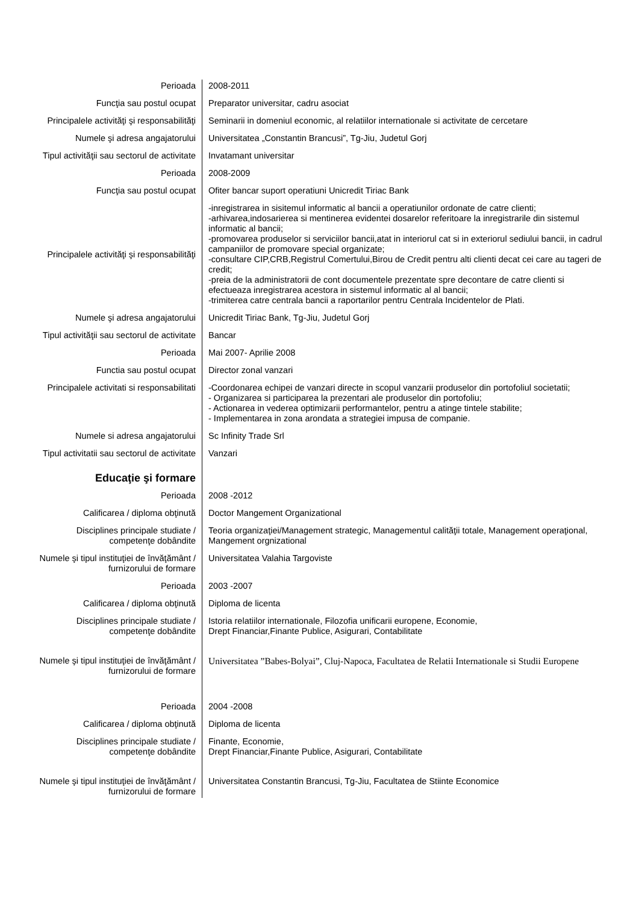| Perioada | 2008-2011 |
| Funcţia sau postul ocupat | Preparator universitar, cadru asociat |
| Principalele activităţi şi responsabilităţi | Seminarii in domeniul economic, al relatiilor internationale si activitate de cercetare |
| Numele şi adresa angajatorului | Universitatea „Constantin Brancusi”, Tg-Jiu, Judetul Gorj |
| Tipul activităţii sau sectorul de activitate | Invatamant universitar |
| Perioada | 2008-2009 |
| Funcţia sau postul ocupat | Ofiter bancar suport operatiuni Unicredit Tiriac Bank |
| Principalele activităţi şi responsabilităţi | -inregistrarea in sisitemul informatic al bancii a operatiunilor ordonate de catre clienti; -arhivarea,indosarierea si mentinerea evidentei dosarelor referitoare la inregistrarile din sistemul informatic al bancii; -promovarea produselor si serviciilor bancii,atat in interiorul cat si in exteriorul sediului bancii, in cadrul campaniilor de promovare special organizate; -consultare CIP,CRB,Registrul Comertului,Birou de Credit pentru alti clienti decat cei care au tageri de credit; -preia de la administratorii de cont documentele prezentate spre decontare de catre clienti si efectueaza inregistrarea acestora in sistemul informatic al al bancii; -trimiterea catre centrala bancii a raportarilor pentru Centrala Incidentelor de Plati. |
| Numele şi adresa angajatorului | Unicredit Tiriac Bank, Tg-Jiu, Judetul Gorj |
| Tipul activităţii sau sectorul de activitate | Bancar |
| Perioada | Mai 2007- Aprilie 2008 |
| Functia sau postul ocupat | Director zonal vanzari |
| Principalele activitati si responsabilitati | -Coordonarea echipei de vanzari directe in scopul vanzarii produselor din portofoliul societatii; - Organizarea si participarea la prezentari ale produselor din portofoliu; - Actionarea in vederea optimizarii performantelor, pentru a atinge tintele stabilite; - Implementarea in zona arondata a strategiei impusa de companie. |
| Numele si adresa angajatorului | Sc Infinity Trade Srl |
| Tipul activitatii sau sectorul de activitate | Vanzari |
| Educaţie şi formare | |
| Perioada | 2008 -2012 |
| Calificarea / diploma obţinută | Doctor Mangement Organizational |
| Disciplines principale studiate / competenţe dobândite | Teoria organizaţiei/Management strategic, Managementul calităţii totale, Management operaţional, Mangement orgnizational |
| Numele şi tipul instituţiei de învăţământ / furnizorului de formare | Universitatea Valahia Targoviste |
| Perioada | 2003 -2007 |
| Calificarea / diploma obţinută | Diploma de licenta |
| Disciplines principale studiate / competenţe dobândite | Istoria relatiilor internationale, Filozofia unificarii europene, Economie, Drept Financiar,Finante Publice, Asigurari, Contabilitate |
| Numele şi tipul instituţiei de învăţământ / furnizorului de formare | Universitatea ”Babes-Bolyai”, Cluj-Napoca, Facultatea de Relatii Internationale si Studii Europene |
| Perioada | 2004 -2008 |
| Calificarea / diploma obţinută | Diploma de licenta |
| Disciplines principale studiate / competenţe dobândite | Finante, Economie, Drept Financiar,Finante Publice, Asigurari, Contabilitate |
| Numele şi tipul instituţiei de învăţământ / furnizorului de formare | Universitatea Constantin Brancusi, Tg-Jiu, Facultatea de Stiinte Economice |